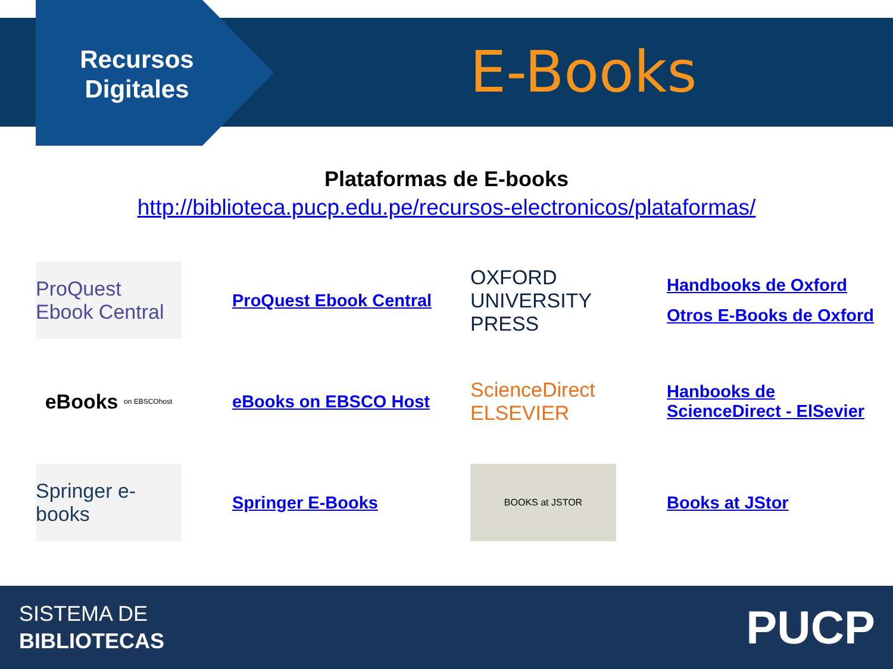Recursos Digitales
E-Books
Plataformas de E-books
http://biblioteca.pucp.edu.pe/recursos-electronicos/plataformas/
ProQuest Ebook Central
ProQuest Ebook Central
OXFORD UNIVERSITY PRESS
Handbooks de Oxford
Otros E-Books de Oxford
eBooks on EBSCOhost
eBooks on EBSCO Host
ScienceDirect ELSEVIER
Hanbooks de ScienceDirect - ElSevier
Springer e-books
Springer E-Books
BOOKS at JSTOR
Books at JStor
SISTEMA DE
BIBLIOTECAS
PUCP